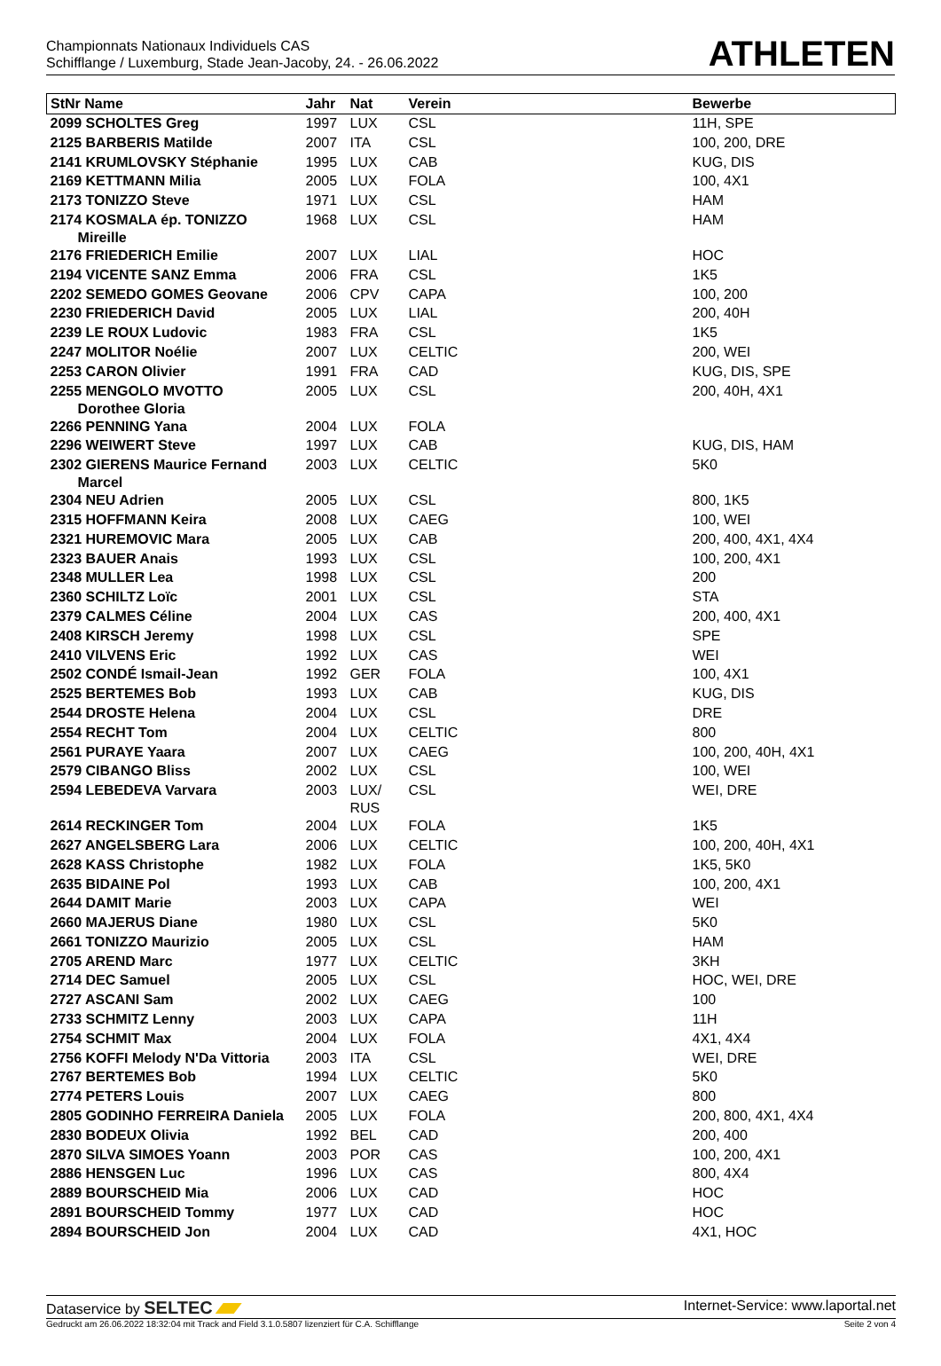Championnats Nationaux Individuels CAS
Schifflange / Luxemburg, Stade Jean-Jacoby, 24. - 26.06.2022
ATHLETEN
| StNr Name | Jahr | Nat | Verein | Bewerbe |
| --- | --- | --- | --- | --- |
| 2099 SCHOLTES Greg | 1997 | LUX | CSL | 11H, SPE |
| 2125 BARBERIS Matilde | 2007 | ITA | CSL | 100, 200, DRE |
| 2141 KRUMLOVSKY Stéphanie | 1995 | LUX | CAB | KUG, DIS |
| 2169 KETTMANN Milia | 2005 | LUX | FOLA | 100, 4X1 |
| 2173 TONIZZO Steve | 1971 | LUX | CSL | HAM |
| 2174 KOSMALA ép. TONIZZO Mireille | 1968 | LUX | CSL | HAM |
| 2176 FRIEDERICH Emilie | 2007 | LUX | LIAL | HOC |
| 2194 VICENTE SANZ Emma | 2006 | FRA | CSL | 1K5 |
| 2202 SEMEDO GOMES Geovane | 2006 | CPV | CAPA | 100, 200 |
| 2230 FRIEDERICH David | 2005 | LUX | LIAL | 200, 40H |
| 2239 LE ROUX Ludovic | 1983 | FRA | CSL | 1K5 |
| 2247 MOLITOR Noélie | 2007 | LUX | CELTIC | 200, WEI |
| 2253 CARON Olivier | 1991 | FRA | CAD | KUG, DIS, SPE |
| 2255 MENGOLO MVOTTO Dorothee Gloria | 2005 | LUX | CSL | 200, 40H, 4X1 |
| 2266 PENNING Yana | 2004 | LUX | FOLA | |
| 2296 WEIWERT Steve | 1997 | LUX | CAB | KUG, DIS, HAM |
| 2302 GIERENS Maurice Fernand Marcel | 2003 | LUX | CELTIC | 5K0 |
| 2304 NEU Adrien | 2005 | LUX | CSL | 800, 1K5 |
| 2315 HOFFMANN Keira | 2008 | LUX | CAEG | 100, WEI |
| 2321 HUREMOVIC Mara | 2005 | LUX | CAB | 200, 400, 4X1, 4X4 |
| 2323 BAUER Anais | 1993 | LUX | CSL | 100, 200, 4X1 |
| 2348 MULLER Lea | 1998 | LUX | CSL | 200 |
| 2360 SCHILTZ Loïc | 2001 | LUX | CSL | STA |
| 2379 CALMES Céline | 2004 | LUX | CAS | 200, 400, 4X1 |
| 2408 KIRSCH Jeremy | 1998 | LUX | CSL | SPE |
| 2410 VILVENS Eric | 1992 | LUX | CAS | WEI |
| 2502 CONDÉ Ismail-Jean | 1992 | GER | FOLA | 100, 4X1 |
| 2525 BERTEMES Bob | 1993 | LUX | CAB | KUG, DIS |
| 2544 DROSTE Helena | 2004 | LUX | CSL | DRE |
| 2554 RECHT Tom | 2004 | LUX | CELTIC | 800 |
| 2561 PURAYE Yaara | 2007 | LUX | CAEG | 100, 200, 40H, 4X1 |
| 2579 CIBANGO Bliss | 2002 | LUX | CSL | 100, WEI |
| 2594 LEBEDEVA Varvara | 2003 | LUX/ RUS | CSL | WEI, DRE |
| 2614 RECKINGER Tom | 2004 | LUX | FOLA | 1K5 |
| 2627 ANGELSBERG Lara | 2006 | LUX | CELTIC | 100, 200, 40H, 4X1 |
| 2628 KASS Christophe | 1982 | LUX | FOLA | 1K5, 5K0 |
| 2635 BIDAINE Pol | 1993 | LUX | CAB | 100, 200, 4X1 |
| 2644 DAMIT Marie | 2003 | LUX | CAPA | WEI |
| 2660 MAJERUS Diane | 1980 | LUX | CSL | 5K0 |
| 2661 TONIZZO Maurizio | 2005 | LUX | CSL | HAM |
| 2705 AREND Marc | 1977 | LUX | CELTIC | 3KH |
| 2714 DEC Samuel | 2005 | LUX | CSL | HOC, WEI, DRE |
| 2727 ASCANI Sam | 2002 | LUX | CAEG | 100 |
| 2733 SCHMITZ Lenny | 2003 | LUX | CAPA | 11H |
| 2754 SCHMIT Max | 2004 | LUX | FOLA | 4X1, 4X4 |
| 2756 KOFFI Melody N'Da Vittoria | 2003 | ITA | CSL | WEI, DRE |
| 2767 BERTEMES Bob | 1994 | LUX | CELTIC | 5K0 |
| 2774 PETERS Louis | 2007 | LUX | CAEG | 800 |
| 2805 GODINHO FERREIRA Daniela | 2005 | LUX | FOLA | 200, 800, 4X1, 4X4 |
| 2830 BODEUX Olivia | 1992 | BEL | CAD | 200, 400 |
| 2870 SILVA SIMOES Yoann | 2003 | POR | CAS | 100, 200, 4X1 |
| 2886 HENSGEN Luc | 1996 | LUX | CAS | 800, 4X4 |
| 2889 BOURSCHEID Mia | 2006 | LUX | CAD | HOC |
| 2891 BOURSCHEID Tommy | 1977 | LUX | CAD | HOC |
| 2894 BOURSCHEID Jon | 2004 | LUX | CAD | 4X1, HOC |
Dataservice by SELTEC
Internet-Service: www.laportal.net
Gedruckt am 26.06.2022 18:32:04 mit Track and Field 3.1.0.5807 lizenziert für C.A. Schifflange
Seite 2 von 4